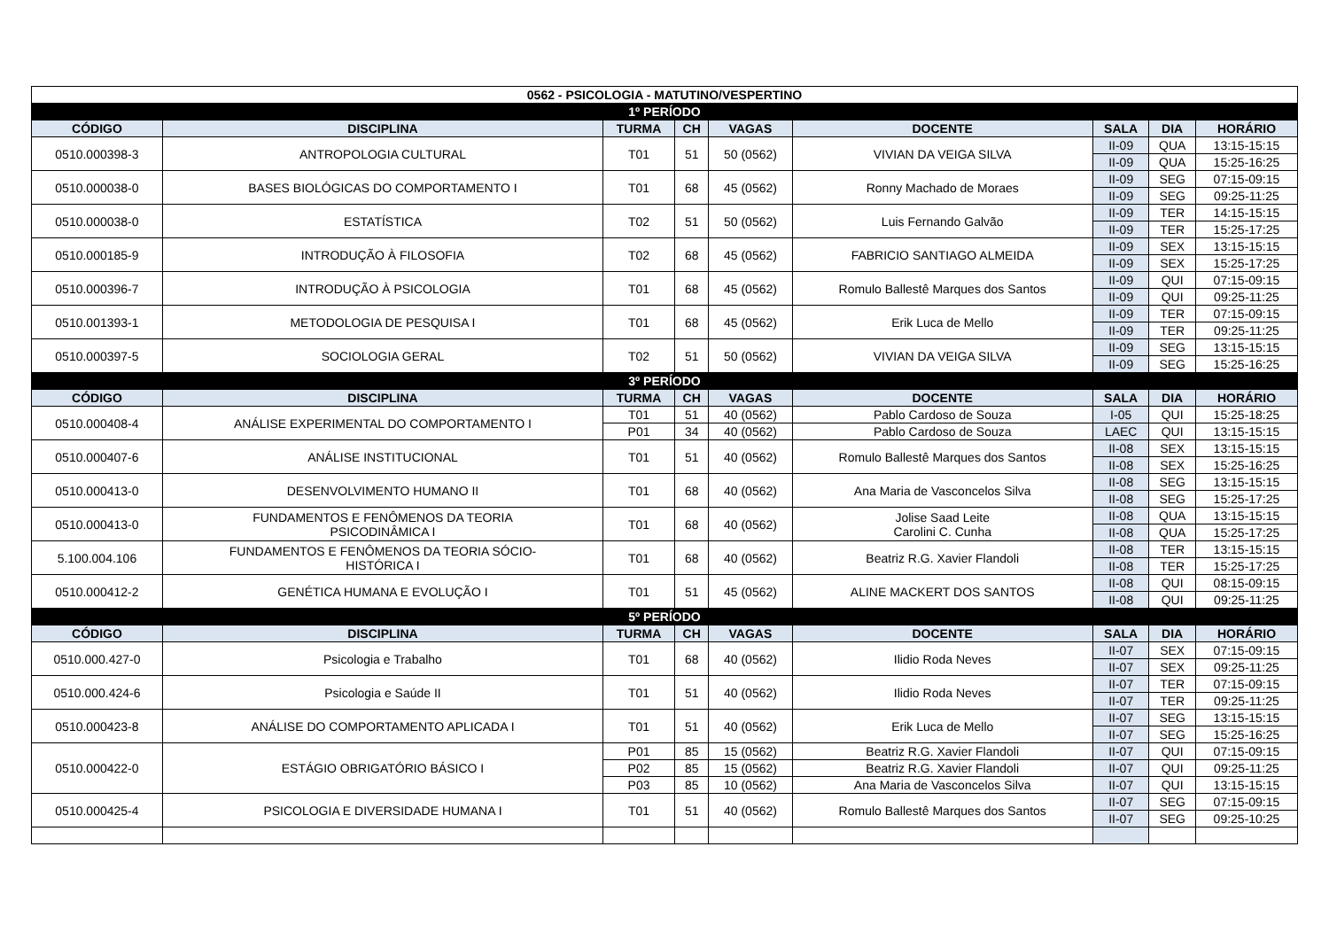| 0562 - PSICOLOGIA - MATUTINO/VESPERTINO | | | | | | | | |
| --- | --- | --- | --- | --- | --- | --- | --- | --- |
| 1º PERÍODO | | | | | | | | |
| CÓDIGO | DISCIPLINA | TURMA | CH | VAGAS | DOCENTE | SALA | DIA | HORÁRIO |
| 0510.000398-3 | ANTROPOLOGIA CULTURAL | T01 | 51 | 50 (0562) | VIVIAN DA VEIGA SILVA | II-09 | QUA | 13:15-15:15 |
| | | | | | | II-09 | QUA | 15:25-16:25 |
| 0510.000038-0 | BASES BIOLÓGICAS DO COMPORTAMENTO I | T01 | 68 | 45 (0562) | Ronny Machado de Moraes | II-09 | SEG | 07:15-09:15 |
| | | | | | | II-09 | SEG | 09:25-11:25 |
| 0510.000038-0 | ESTATÍSTICA | T02 | 51 | 50 (0562) | Luis Fernando Galvão | II-09 | TER | 14:15-15:15 |
| | | | | | | II-09 | TER | 15:25-17:25 |
| 0510.000185-9 | INTRODUÇÃO À FILOSOFIA | T02 | 68 | 45 (0562) | FABRICIO SANTIAGO ALMEIDA | II-09 | SEX | 13:15-15:15 |
| | | | | | | II-09 | SEX | 15:25-17:25 |
| 0510.000396-7 | INTRODUÇÃO À PSICOLOGIA | T01 | 68 | 45 (0562) | Romulo Ballestê Marques dos Santos | II-09 | QUI | 07:15-09:15 |
| | | | | | | II-09 | QUI | 09:25-11:25 |
| 0510.001393-1 | METODOLOGIA DE PESQUISA I | T01 | 68 | 45 (0562) | Erik Luca de Mello | II-09 | TER | 07:15-09:15 |
| | | | | | | II-09 | TER | 09:25-11:25 |
| 0510.000397-5 | SOCIOLOGIA GERAL | T02 | 51 | 50 (0562) | VIVIAN DA VEIGA SILVA | II-09 | SEG | 13:15-15:15 |
| | | | | | | II-09 | SEG | 15:25-16:25 |
| 3º PERÍODO | | | | | | | | |
| CÓDIGO | DISCIPLINA | TURMA | CH | VAGAS | DOCENTE | SALA | DIA | HORÁRIO |
| 0510.000408-4 | ANÁLISE EXPERIMENTAL DO COMPORTAMENTO I | T01 | 51 | 40 (0562) | Pablo Cardoso de Souza | I-05 | QUI | 15:25-18:25 |
| | | P01 | 34 | 40 (0562) | Pablo Cardoso de Souza | LAEC | QUI | 13:15-15:15 |
| 0510.000407-6 | ANÁLISE INSTITUCIONAL | T01 | 51 | 40 (0562) | Romulo Ballestê Marques dos Santos | II-08 | SEX | 13:15-15:15 |
| | | | | | | II-08 | SEX | 15:25-16:25 |
| 0510.000413-0 | DESENVOLVIMENTO HUMANO II | T01 | 68 | 40 (0562) | Ana Maria de Vasconcelos Silva | II-08 | SEG | 13:15-15:15 |
| | | | | | | II-08 | SEG | 15:25-17:25 |
| 0510.000413-0 | FUNDAMENTOS E FENÔMENOS DA TEORIA PSICODINÂMICA I | T01 | 68 | 40 (0562) | Jolise Saad Leite Carolini C. Cunha | II-08 | QUA | 13:15-15:15 |
| | | | | | | II-08 | QUA | 15:25-17:25 |
| 5.100.004.106 | FUNDAMENTOS E FENÔMENOS DA TEORIA SÓCIO- HISTÓRICA I | T01 | 68 | 40 (0562) | Beatriz R.G. Xavier Flandoli | II-08 | TER | 13:15-15:15 |
| | | | | | | II-08 | TER | 15:25-17:25 |
| 0510.000412-2 | GENÉTICA HUMANA E EVOLUÇÃO I | T01 | 51 | 45 (0562) | ALINE MACKERT DOS SANTOS | II-08 | QUI | 08:15-09:15 |
| | | | | | | II-08 | QUI | 09:25-11:25 |
| 5º PERÍODO | | | | | | | | |
| CÓDIGO | DISCIPLINA | TURMA | CH | VAGAS | DOCENTE | SALA | DIA | HORÁRIO |
| 0510.000.427-0 | Psicologia e Trabalho | T01 | 68 | 40 (0562) | Ilidio Roda Neves | II-07 | SEX | 07:15-09:15 |
| | | | | | | II-07 | SEX | 09:25-11:25 |
| 0510.000.424-6 | Psicologia e Saúde II | T01 | 51 | 40 (0562) | Ilidio Roda Neves | II-07 | TER | 07:15-09:15 |
| | | | | | | II-07 | TER | 09:25-11:25 |
| 0510.000423-8 | ANÁLISE DO COMPORTAMENTO APLICADA I | T01 | 51 | 40 (0562) | Erik Luca de Mello | II-07 | SEG | 13:15-15:15 |
| | | | | | | II-07 | SEG | 15:25-16:25 |
| 0510.000422-0 | ESTÁGIO OBRIGATÓRIO BÁSICO I | P01 | 85 | 15 (0562) | Beatriz R.G. Xavier Flandoli | II-07 | QUI | 07:15-09:15 |
| | | P02 | 85 | 15 (0562) | Beatriz R.G. Xavier Flandoli | II-07 | QUI | 09:25-11:25 |
| | | P03 | 85 | 10 (0562) | Ana Maria de Vasconcelos Silva | II-07 | QUI | 13:15-15:15 |
| 0510.000425-4 | PSICOLOGIA E DIVERSIDADE HUMANA I | T01 | 51 | 40 (0562) | Romulo Ballestê Marques dos Santos | II-07 | SEG | 07:15-09:15 |
| | | | | | | II-07 | SEG | 09:25-10:25 |